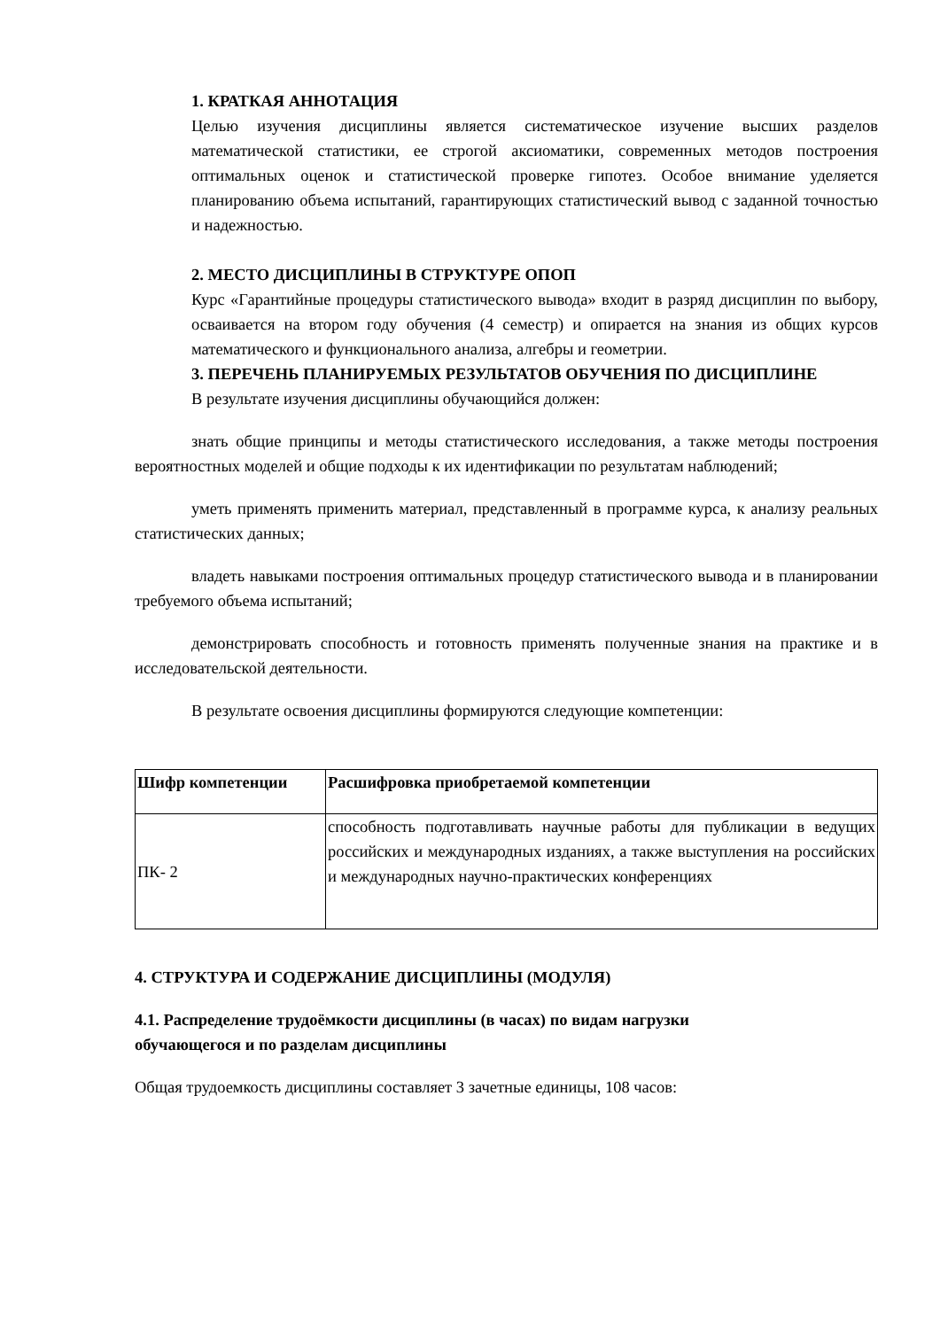1. КРАТКАЯ АННОТАЦИЯ
Целью изучения дисциплины является систематическое изучение высших разделов математической статистики, ее строгой аксиоматики, современных методов построения оптимальных оценок и статистической проверке гипотез. Особое внимание уделяется планированию объема испытаний, гарантирующих статистический вывод с заданной точностью и надежностью.
2. МЕСТО ДИСЦИПЛИНЫ В СТРУКТУРЕ ОПОП
Курс «Гарантийные процедуры статистического вывода» входит в разряд дисциплин по выбору, осваивается на втором году обучения (4 семестр) и опирается на знания из общих курсов математического и функционального анализа, алгебры и геометрии.
3. ПЕРЕЧЕНЬ ПЛАНИРУЕМЫХ РЕЗУЛЬТАТОВ ОБУЧЕНИЯ ПО ДИСЦИПЛИНЕ
В результате изучения дисциплины обучающийся должен:
знать общие принципы и методы статистического исследования, а также методы построения вероятностных моделей и общие подходы к их идентификации по результатам наблюдений;
уметь применять применить материал, представленный в программе курса, к анализу реальных статистических данных;
владеть навыками построения оптимальных процедур статистического вывода и в планировании требуемого объема испытаний;
демонстрировать способность и готовность применять полученные знания на практике и в исследовательской деятельности.
В результате освоения дисциплины формируются следующие компетенции:
| Шифр компетенции | Расшифровка приобретаемой компетенции |
| --- | --- |
| ПК- 2 | способность подготавливать научные работы для публикации в ведущих российских и международных изданиях, а также выступления на российских и международных научно-практических конференциях |
4. СТРУКТУРА И СОДЕРЖАНИЕ ДИСЦИПЛИНЫ (МОДУЛЯ)
4.1. Распределение трудоёмкости дисциплины (в часах) по видам нагрузки
обучающегося и по разделам дисциплины
Общая трудоемкость дисциплины составляет 3 зачетные единицы, 108 часов: